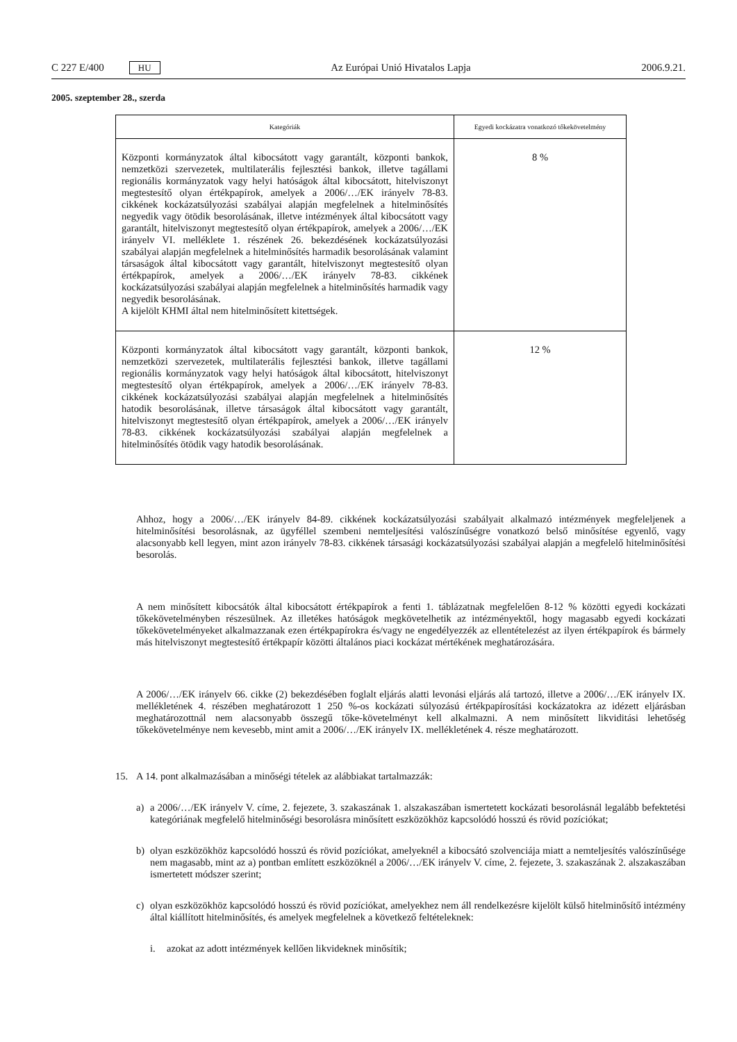C 227 E/400 HU
Az Európai Unió Hivatalos Lapja 2006.9.21.
2005. szeptember 28., szerda
| Kategóriák | Egyedi kockázatra vonatkozó tőkekövetelmény |
| --- | --- |
| Központi kormányzatok által kibocsátott vagy garantált, központi bankok, nemzetközi szervezetek, multilaterális fejlesztési bankok, illetve tagállami regionális kormányzatok vagy helyi hatóságok által kibocsátott, hitelviszonyt megtestesítő olyan értékpapírok, amelyek a 2006/…/EK irányelv 78-83. cikkének kockázatsúlyozási szabályai alapján megfelelnek a hitelminősítés negyedik vagy ötödik besorolásának, illetve intézmények által kibocsátott vagy garantált, hitelviszonyt megtestesítő olyan értékpapírok, amelyek a 2006/…/EK irányelv VI. melléklete 1. részének 26. bekezdésének kockázatsúlyozási szabályai alapján megfelelnek a hitelminősítés harmadik besorolásának valamint társaságok által kibocsátott vagy garantált, hitelviszonyt megtestesítő olyan értékpapírok, amelyek a 2006/…/EK irányelv 78-83. cikkének kockázatsúlyozási szabályai alapján megfelelnek a hitelminősítés harmadik vagy negyedik besorolásának. A kijelölt KHMI által nem hitelminősített kitettségek. | 8 % |
| Központi kormányzatok által kibocsátott vagy garantált, központi bankok, nemzetközi szervezetek, multilaterális fejlesztési bankok, illetve tagállami regionális kormányzatok vagy helyi hatóságok által kibocsátott, hitelviszonyt megtestesítő olyan értékpapírok, amelyek a 2006/…/EK irányelv 78-83. cikkének kockázatsúlyozási szabályai alapján megfelelnek a hitelminősítés hatodik besorolásának, illetve társaságok által kibocsátott vagy garantált, hitelviszonyt megtestesítő olyan értékpapírok, amelyek a 2006/…/EK irányelv 78-83. cikkének kockázatsúlyozási szabályai alapján megfelelnek a hitelminősítés ötödik vagy hatodik besorolásának. | 12 % |
Ahhoz, hogy a 2006/…/EK irányelv 84-89. cikkének kockázatsúlyozási szabályait alkalmazó intézmények megfeleljenek a hitelminősítési besorolásnak, az ügyféllel szembeni nemteljesítési valószínűségre vonatkozó belső minősítése egyenlő, vagy alacsonyabb kell legyen, mint azon irányelv 78-83. cikkének társasági kockázatsúlyozási szabályai alapján a megfelelő hitelminősítési besorolás.
A nem minősített kibocsátók által kibocsátott értékpapírok a fenti 1. táblázatnak megfelelően 8-12 % közötti egyedi kockázati tőkekövetelményben részesülnek. Az illetékes hatóságok megkövetelhetik az intézményektől, hogy magasabb egyedi kockázati tőkekövetelményeket alkalmazzanak ezen értékpapírokra és/vagy ne engedélyezzék az ellentételezést az ilyen értékpapírok és bármely más hitelviszonyt megtestesítő értékpapír közötti általános piaci kockázat mértékének meghatározására.
A 2006/…/EK irányelv 66. cikke (2) bekezdésében foglalt eljárás alatti levonási eljárás alá tartozó, illetve a 2006/…/EK irányelv IX. mellékletének 4. részében meghatározott 1 250 %-os kockázati súlyozású értékpapírosítási kockázatokra az idézett eljárásban meghatározottnál nem alacsonyabb összegű tőke-követelményt kell alkalmazni. A nem minősített likviditási lehetőség tőkekövetelménye nem kevesebb, mint amit a 2006/…/EK irányelv IX. mellékletének 4. része meghatározott.
15. A 14. pont alkalmazásában a minőségi tételek az alábbiakat tartalmazzák:
a) a 2006/…/EK irányelv V. címe, 2. fejezete, 3. szakaszának 1. alszakaszában ismertetett kockázati besorolásnál legalább befektetési kategóriának megfelelő hitelminőségi besorolásra minősített eszközökhöz kapcsolódó hosszú és rövid pozíciókat;
b) olyan eszközökhöz kapcsolódó hosszú és rövid pozíciókat, amelyeknél a kibocsátó szolvenciája miatt a nemteljesítés valószínűsége nem magasabb, mint az a) pontban említett eszközöknél a 2006/…/EK irányelv V. címe, 2. fejezete, 3. szakaszának 2. alszakaszában ismertetett módszer szerint;
c) olyan eszközökhöz kapcsolódó hosszú és rövid pozíciókat, amelyekhez nem áll rendelkezésre kijelölt külső hitelminősítő intézmény által kiállított hitelminősítés, és amelyek megfelelnek a következő feltételeknek:
i. azokat az adott intézmények kellően likvideknek minősítik;